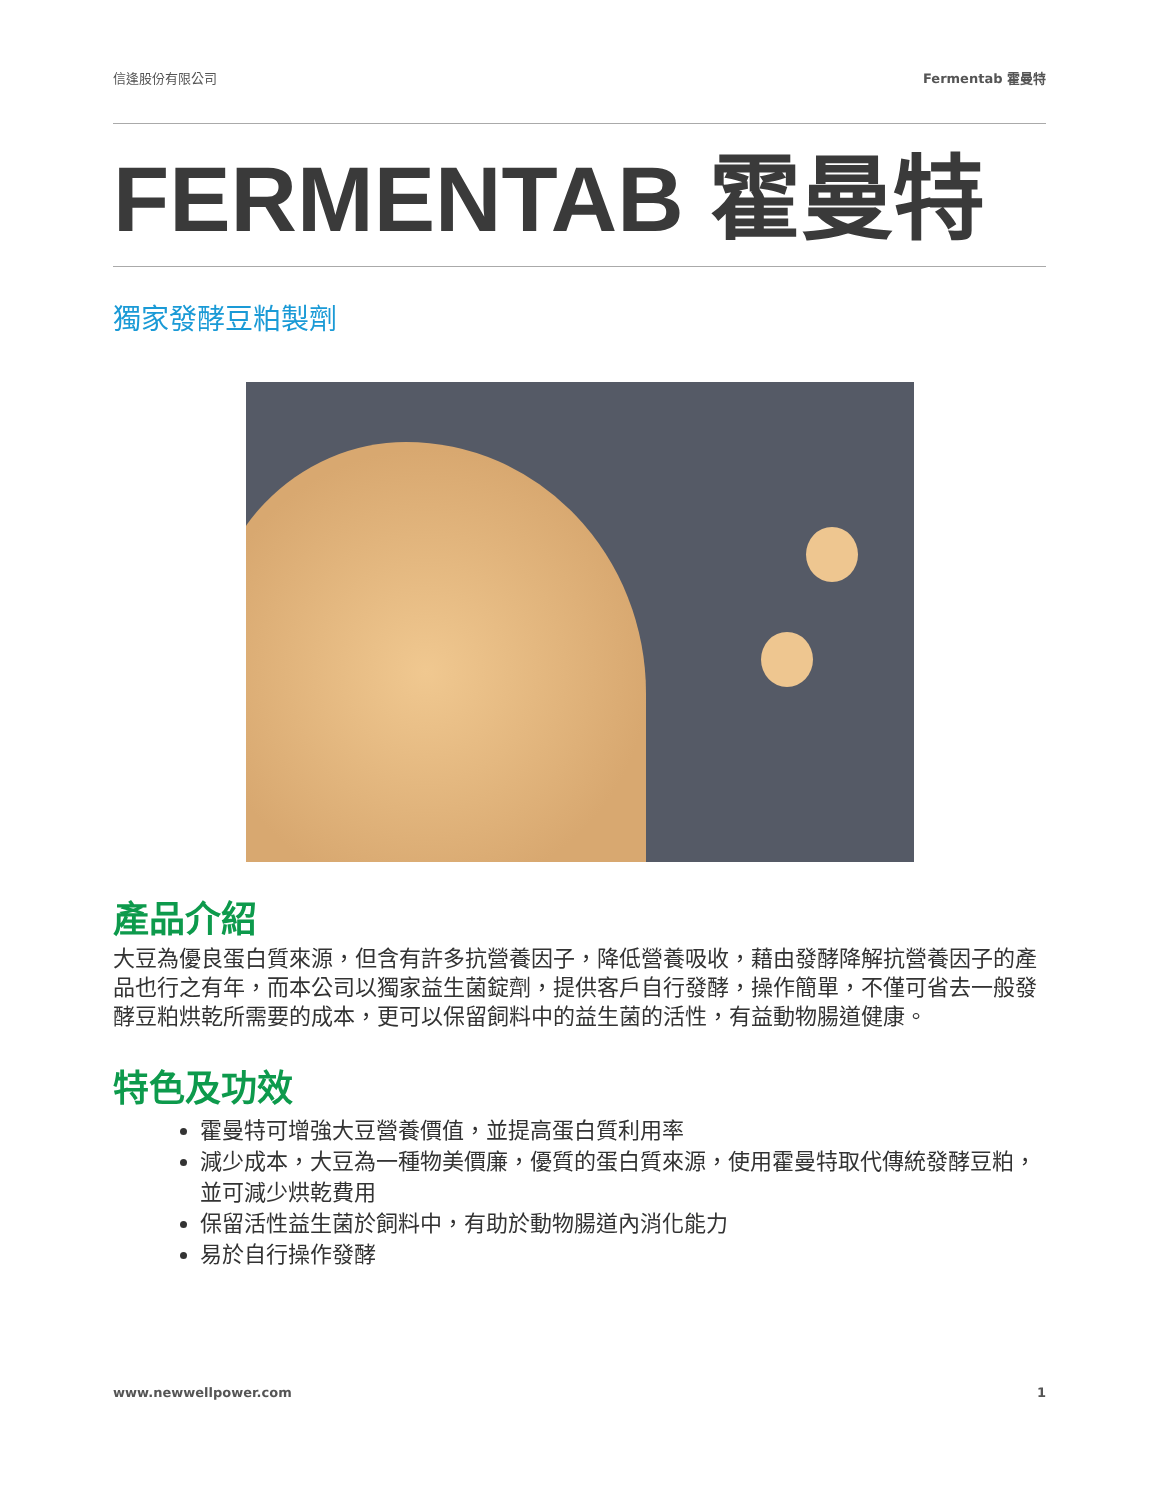信逢股份有限公司 Fermentab 霍曼特
FERMENTAB 霍曼特
獨家發酵豆粕製劑
產品介紹
大豆為優良蛋白質來源，但含有許多抗營養因子，降低營養吸收，藉由發酵降解抗營養因子的產品也行之有年，而本公司以獨家益生菌錠劑，提供客戶自行發酵，操作簡單，不僅可省去一般發酵豆粕烘乾所需要的成本，更可以保留飼料中的益生菌的活性，有益動物腸道健康。
特色及功效
霍曼特可增強大豆營養價值，並提高蛋白質利用率
減少成本，大豆為一種物美價廉，優質的蛋白質來源，使用霍曼特取代傳統發酵豆粕，並可減少烘乾費用
保留活性益生菌於飼料中，有助於動物腸道內消化能力
易於自行操作發酵
www.newwellpower.com 1